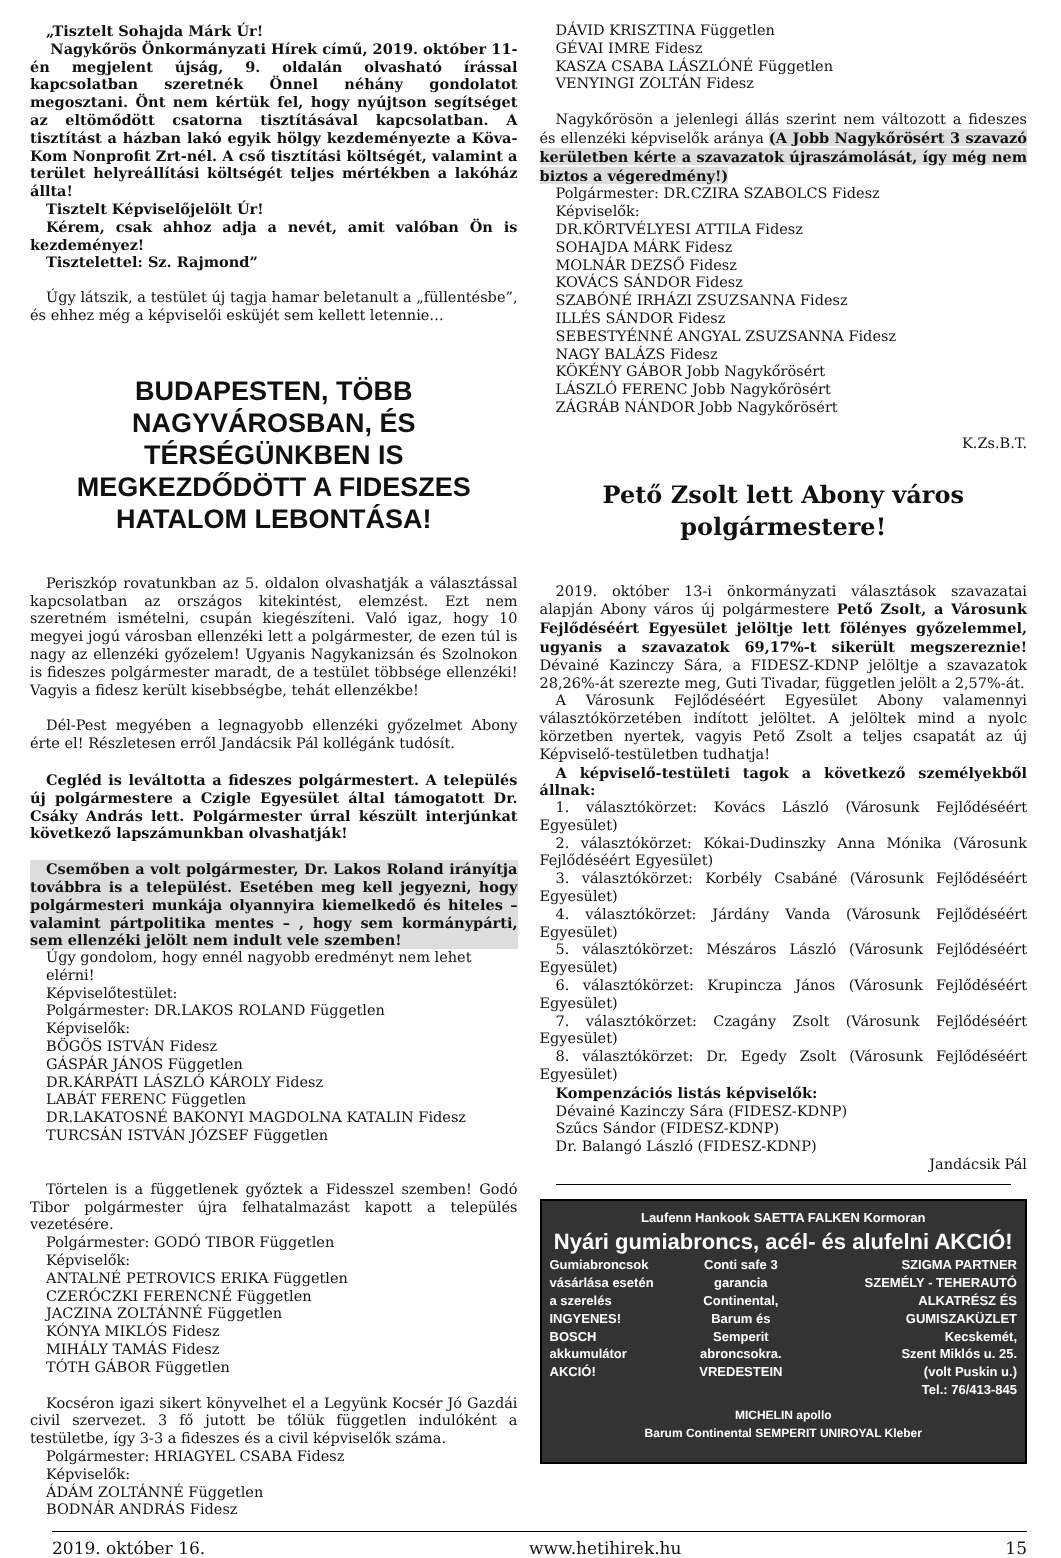„Tisztelt Sohajda Márk Úr!
Nagykőrös Önkormányzati Hírek című, 2019. október 11-én megjelent újság, 9. oldalán olvasható írással kapcsolatban szeretnék Önnel néhány gondolatot megosztani. Önt nem kértük fel, hogy nyújtson segítséget az eltömődött csatorna tisztításával kapcsolatban. A tisztítást a házban lakó egyik hölgy kezdeményezte a Köva-Kom Nonprofit Zrt-nél. A cső tisztítási költségét, valamint a terület helyreállítási költségét teljes mértékben a lakóház állta!
Tisztelt Képviselőjelölt Úr!
Kérem, csak ahhoz adja a nevét, amit valóban Ön is kezdeményez!
Tisztelettel: Sz. Rajmond”
Úgy látszik, a testület új tagja hamar beletanult a „füllentésbe”, és ehhez még a képviselői esküjét sem kellett letennie…
BUDAPESTEN, TÖBB NAGYVÁROSBAN, ÉS TÉRSÉGÜNKBEN IS MEGKEZDŐDÖTT A FIDESZES HATALOM LEBONTÁSA!
Periszkóp rovatunkban az 5. oldalon olvashatják a választással kapcsolatban az országos kitekintést, elemzést. Ezt nem szeretném ismételni, csupán kiegészíteni. Való igaz, hogy 10 megyei jogú városban ellenzéki lett a polgármester, de ezen túl is nagy az ellenzéki győzelem! Ugyanis Nagykanizsán és Szolnokon is fideszes polgármester maradt, de a testület többsége ellenzéki! Vagyis a fidesz került kisebbségbe, tehát ellenzékbe!
Dél-Pest megyében a legnagyobb ellenzéki győzelmet Abony érte el! Részletesen erről Jandácsik Pál kollégánk tudósít.
Cegléd is leváltotta a fideszes polgármestert. A település új polgármestere a Czigle Egyesület által támogatott Dr. Csáky András lett. Polgármester úrral készült interjúnkat következő lapszámunkban olvashatják!
Csemőben a volt polgármester, Dr. Lakos Roland irányítja továbbra is a települést. Esetében meg kell jegyezni, hogy polgármesteri munkája olyannyira kiemelkedő és hiteles – valamint pártpolitika mentes – , hogy sem kormánypárti, sem ellenzéki jelölt nem indult vele szemben!
Úgy gondolom, hogy ennél nagyobb eredményt nem lehet elérni!
Képviselőtestület:
Polgármester: DR.LAKOS ROLAND Független
Képviselők:
BÖGÖS ISTVÁN Fidesz
GÁSPÁR JÁNOS Független
DR.KÁRPÁTI LÁSZLÓ KÁROLY Fidesz
LABÁT FERENC Független
DR.LAKATOSNÉ BAKONYI MAGDOLNA KATALIN Fidesz
TURCSÁN ISTVÁN JÓZSEF Független
Törtelen is a függetlenek győztek a Fidesszel szemben! Godó Tibor polgármester újra felhatalmazást kapott a település vezetésére.
Polgármester: GODÓ TIBOR Független
Képviselők:
ANTALNÉ PETROVICS ERIKA Független
CZERÓCZKI FERENCNÉ Független
JACZINA ZOLTÁNNÉ Független
KÓNYA MIKLÓS Fidesz
MIHÁLY TAMÁS Fidesz
TÓTH GÁBOR Független
Kocséron igazi sikert könyvelhet el a Legyünk Kocsér Jó Gazdái civil szervezet. 3 fő jutott be tőlük független indulóként a testületbe, így 3-3 a fideszes és a civil képviselők száma.
Polgármester: HRIAGYEL CSABA Fidesz
Képviselők:
ÁDÁM ZOLTÁNNÉ Független
BODNÁR ANDRÁS Fidesz
DÁVID KRISZTINA Független
GÉVAI IMRE Fidesz
KASZA CSABA LÁSZLÓNÉ Független
VENYINGI ZOLTÁN Fidesz
Nagykőrösön a jelenlegi állás szerint nem változott a fideszes és ellenzéki képviselők aránya (A Jobb Nagykőrösért 3 szavazó kerületben kérte a szavazatok újraszámolását, így még nem biztos a végeredmény!)
Polgármester: DR.CZIRA SZABOLCS Fidesz
Képviselők:
DR.KÖRTVÉLYESI ATTILA Fidesz
SOHAJDA MÁRK Fidesz
MOLNÁR DEZSŐ Fidesz
KOVÁCS SÁNDOR Fidesz
SZABÓNÉ IRHÁZI ZSUZSANNA Fidesz
ILLÉS SÁNDOR Fidesz
SEBESTYÉNNÉ ANGYAL ZSUZSANNA Fidesz
NAGY BALÁZS Fidesz
KÖKÉNY GÁBOR Jobb Nagykőrösért
LÁSZLÓ FERENC Jobb Nagykőrösért
ZÁGRÁB NÁNDOR Jobb Nagykőrösért
K.Zs.B.T.
Pető Zsolt lett Abony város polgármestere!
2019. október 13-i önkormányzati választások szavazatai alapján Abony város új polgármestere Pető Zsolt, a Városunk Fejlődéséért Egyesület jelöltje lett fölényes győzelemmel, ugyanis a szavazatok 69,17%-t sikerült megszereznie! Dévainé Kazinczy Sára, a FIDESZ-KDNP jelöltje a szavazatok 28,26%-át szerezte meg, Guti Tivadar, független jelölt a 2,57%-át.
A Városunk Fejlődéséért Egyesület Abony valamennyi választókörzetében indított jelöltet. A jelöltek mind a nyolc körzetben nyertek, vagyis Pető Zsolt a teljes csapatát az új Képviselő-testületben tudhatja!
A képviselő-testületi tagok a következő személyekből állnak:
1. választókörzet: Kovács László (Városunk Fejlődéséért Egyesület)
2. választókörzet: Kókai-Dudinszky Anna Mónika (Városunk Fejlődéséért Egyesület)
3. választókörzet: Korbély Csabáné (Városunk Fejlődéséért Egyesület)
4. választókörzet: Járdány Vanda (Városunk Fejlődéséért Egyesület)
5. választókörzet: Mészáros László (Városunk Fejlődéséért Egyesület)
6. választókörzet: Krupincza János (Városunk Fejlődéséért Egyesület)
7. választókörzet: Czagány Zsolt (Városunk Fejlődéséért Egyesület)
8. választókörzet: Dr. Egedy Zsolt (Városunk Fejlődéséért Egyesület)
Kompenzációs listás képviselők:
Dévainé Kazinczy Sára (FIDESZ-KDNP)
Szűcs Sándor (FIDESZ-KDNP)
Dr. Balangó László (FIDESZ-KDNP)
Jandácsik Pál
Laufenn Hankook SAETTA FALKEN Kormoran
Nyári gumiabroncs, acél- és alufelni AKCIÓ!
Gumiabroncsok
vásárlása esetén
a szerelés
INGYENES!
BOSCH akkumulátor
AKCIÓ!
Conti safe 3 garancia
Continental,
Barum és
Semperit
abroncsokra.
VREDESTEIN
SZIGMA PARTNER
SZEMÉLY - TEHERAUTÓ
ALKATRÉSZ ÉS GUMISZAKÜZLET
Kecskemét,
Szent Miklós u. 25.
(volt Puskin u.)
Tel.: 76/413-845
MICHELIN apollo
Barum Continental SEMPERIT UNIROYAL Kleber
2019. október 16. www.hetihirek.hu 15